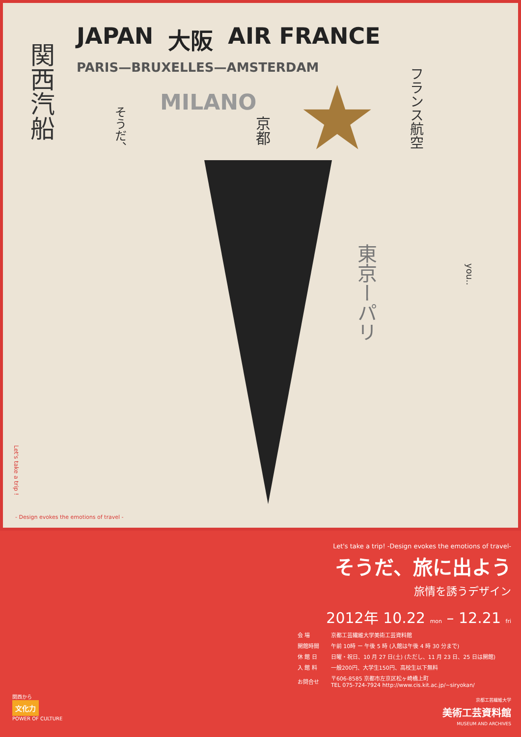JAPAN 大阪 AIR FRANCE
PARIS—BRUXELLES—AMSTERDAM
MILANO
関西汽船
そうだ、
京都
フランス航空
東京ーパリ
you..
★
Let's take a trip !
- Design evokes the emotions of travel -
Let's take a trip! -Design evokes the emotions of travel-
そうだ、旅に出よう
旅情を誘うデザイン
2012年 10.22 mon – 12.21 fri
| 会 場 | 京都工芸繊維大学美術工芸資料館 |
| 開館時間 | 午前 10時 ー 午後 5 時 (入館は午後 4 時 30 分まで) |
| 休 館 日 | 日曜・祝日、10 月 27 日(土) (ただし、11 月 23 日、25 日は開館) |
| 入 館 料 | 一般200円、大学生150円、高校生以下無料 |
| お問合せ | 〒606-8585 京都市左京区松ヶ崎橋上町 TEL 075-724-7924 http://www.cis.kit.ac.jp/~siryokan/ |
京都工芸繊維大学
美術工芸資料館
MUSEUM AND ARCHIVES
関西から
文化力
POWER OF CULTURE